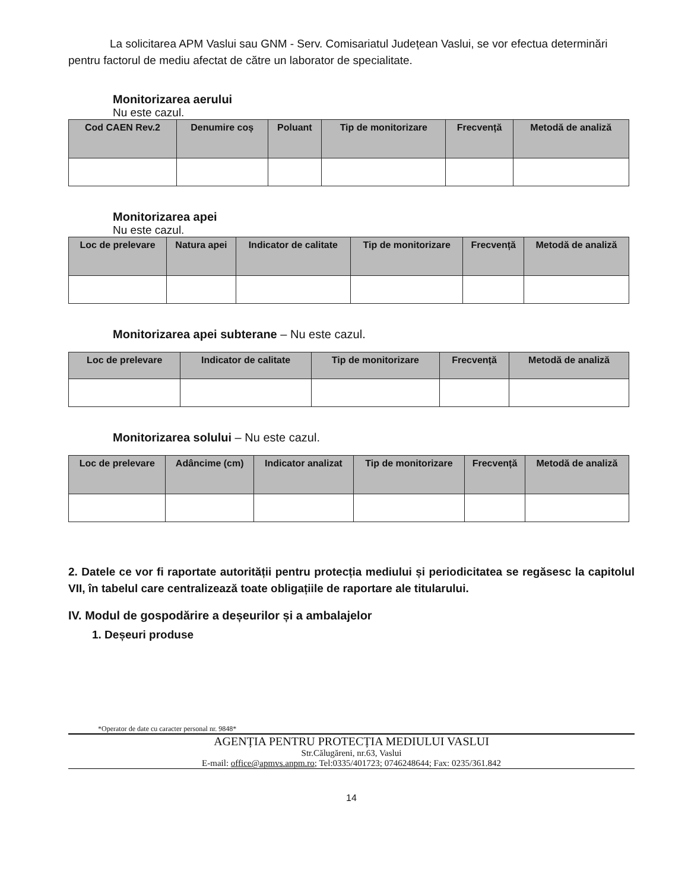La solicitarea APM Vaslui sau GNM - Serv. Comisariatul Județean Vaslui, se vor efectua determinări pentru factorul de mediu afectat de către un laborator de specialitate.
Monitorizarea aerului
Nu este cazul.
| Cod CAEN Rev.2 | Denumire coș | Poluant | Tip de monitorizare | Frecvență | Metodă de analiză |
| --- | --- | --- | --- | --- | --- |
Monitorizarea apei
Nu este cazul.
| Loc de prelevare | Natura apei | Indicator de calitate | Tip de monitorizare | Frecvență | Metodă de analiză |
| --- | --- | --- | --- | --- | --- |
Monitorizarea apei subterane – Nu este cazul.
| Loc de prelevare | Indicator de calitate | Tip de monitorizare | Frecvență | Metodă de analiză |
| --- | --- | --- | --- | --- |
Monitorizarea solului – Nu este cazul.
| Loc de prelevare | Adâncime (cm) | Indicator analizat | Tip de monitorizare | Frecvență | Metodă de analiză |
| --- | --- | --- | --- | --- | --- |
2. Datele ce vor fi raportate autorității pentru protecția mediului și periodicitatea se regăsesc la capitolul VII, în tabelul care centralizează toate obligațiile de raportare ale titularului.
IV. Modul de gospodărire a deșeurilor și a ambalajelor
1. Deșeuri produse
*Operator de date cu caracter personal nr. 9848*
AGENȚIA PENTRU PROTECȚIA MEDIULUI VASLUI
Str.Călugăreni, nr.63, Vaslui
E-mail: office@apmvs.anpm.ro; Tel:0335/401723; 0746248644; Fax: 0235/361.842
14